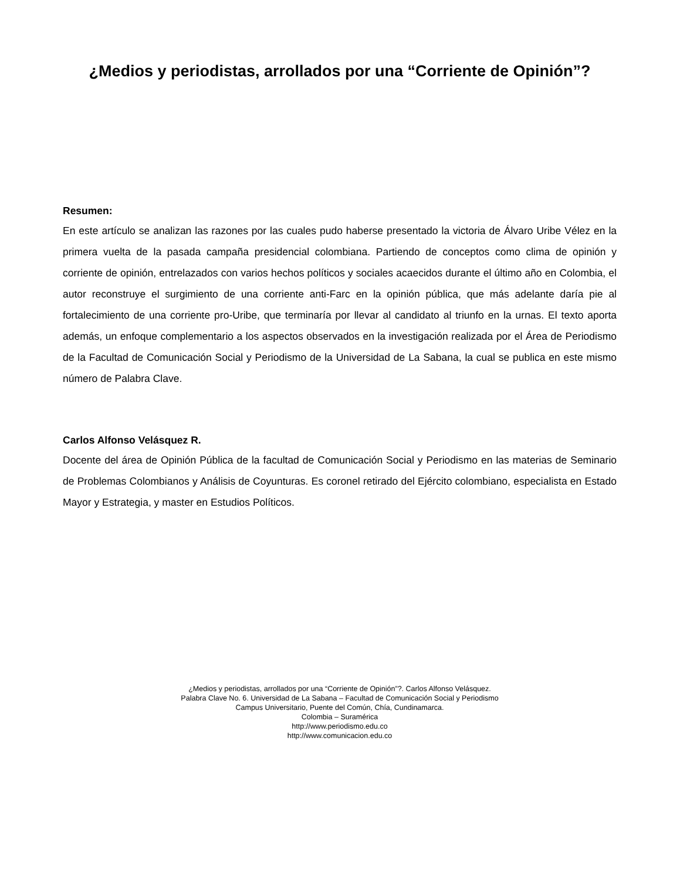¿Medios y periodistas, arrollados por una “Corriente de Opinión”?
Resumen:
En este artículo se analizan las razones por las cuales pudo haberse presentado la victoria de Álvaro Uribe Vélez en la primera vuelta de la pasada campaña presidencial colombiana. Partiendo de conceptos como clima de opinión y corriente de opinión, entrelazados con varios hechos políticos y sociales acaecidos durante el último año en Colombia, el autor reconstruye el surgimiento de una corriente anti-Farc en la opinión pública, que más adelante daría pie al fortalecimiento de una corriente pro-Uribe, que terminaría por llevar al candidato al triunfo en la urnas. El texto aporta además, un enfoque complementario a los aspectos observados en la investigación realizada por el Área de Periodismo de la Facultad de Comunicación Social y Periodismo de la Universidad de La Sabana, la cual se publica en este mismo número de Palabra Clave.
Carlos Alfonso Velásquez R.
Docente del área de Opinión Pública de la facultad de Comunicación Social y Periodismo en las materias de Seminario de Problemas Colombianos y Análisis de Coyunturas. Es coronel retirado del Ejército colombiano, especialista en Estado Mayor y Estrategia, y master en Estudios Políticos.
¿Medios y periodistas, arrollados por una “Corriente de Opinión”?. Carlos Alfonso Velásquez.
Palabra Clave No. 6. Universidad de La Sabana – Facultad de Comunicación Social y Periodismo
Campus Universitario, Puente del Común, Chía, Cundinamarca.
Colombia – Suramérica
http://www.periodismo.edu.co
http://www.comunicacion.edu.co